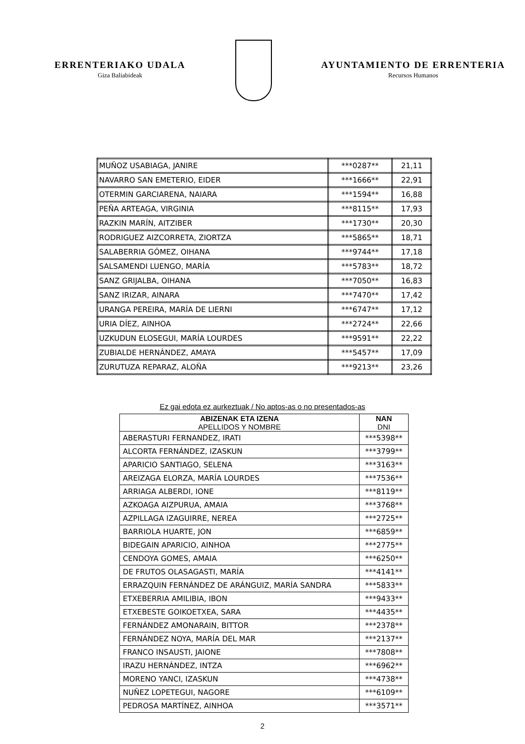ERRENTERIAKO UDALA
Giza Baliabideak
AYUNTAMIENTO DE ERRENTERIA
Recursos Humanos
| MUÑOZ USABIAGA, JANIRE | ***0287** | 21,11 |
| NAVARRO SAN EMETERIO, EIDER | ***1666** | 22,91 |
| OTERMIN GARCIARENA, NAIARA | ***1594** | 16,88 |
| PEÑA ARTEAGA, VIRGINIA | ***8115** | 17,93 |
| RAZKIN MARÍN, AITZIBER | ***1730** | 20,30 |
| RODRIGUEZ AIZCORRETA, ZIORTZA | ***5865** | 18,71 |
| SALABERRIA GÓMEZ, OIHANA | ***9744** | 17,18 |
| SALSAMENDI LUENGO, MARÍA | ***5783** | 18,72 |
| SANZ GRIJALBA, OIHANA | ***7050** | 16,83 |
| SANZ IRIZAR, AINARA | ***7470** | 17,42 |
| URANGA PEREIRA, MARÍA DE LIERNI | ***6747** | 17,12 |
| URIA DÍEZ, AINHOA | ***2724** | 22,66 |
| UZKUDUN ELOSEGUI, MARÍA LOURDES | ***9591** | 22,22 |
| ZUBIALDE HERNÁNDEZ, AMAYA | ***5457** | 17,09 |
| ZURUTUZA REPARAZ, ALOÑA | ***9213** | 23,26 |
Ez gai edota ez aurkeztuak / No aptos-as o no presentados-as
| ABIZENAK ETA IZENA APELLIDOS Y NOMBRE | NAN DNI |
| --- | --- |
| ABERASTURI FERNANDEZ, IRATI | ***5398** |
| ALCORTA FERNÁNDEZ, IZASKUN | ***3799** |
| APARICIO SANTIAGO, SELENA | ***3163** |
| AREIZAGA ELORZA, MARÍA LOURDES | ***7536** |
| ARRIAGA ALBERDI, IONE | ***8119** |
| AZKOAGA AIZPURUA, AMAIA | ***3768** |
| AZPILLAGA IZAGUIRRE, NEREA | ***2725** |
| BARRIOLA HUARTE, JON | ***6859** |
| BIDEGAIN APARICIO, AINHOA | ***2775** |
| CENDOYA GOMES, AMAIA | ***6250** |
| DE FRUTOS OLASAGASTI, MARÍA | ***4141** |
| ERRAZQUIN FERNÁNDEZ DE ARÁNGUIZ, MARÍA SANDRA | ***5833** |
| ETXEBERRIA AMILIBIA, IBON | ***9433** |
| ETXEBESTE GOIKOETXEA, SARA | ***4435** |
| FERNÁNDEZ AMONARAIN, BITTOR | ***2378** |
| FERNÁNDEZ NOYA, MARÍA DEL MAR | ***2137** |
| FRANCO INSAUSTI, JAIONE | ***7808** |
| IRAZU HERNÁNDEZ, INTZA | ***6962** |
| MORENO YANCI, IZASKUN | ***4738** |
| NUÑEZ LOPETEGUI, NAGORE | ***6109** |
| PEDROSA MARTÍNEZ, AINHOA | ***3571** |
2